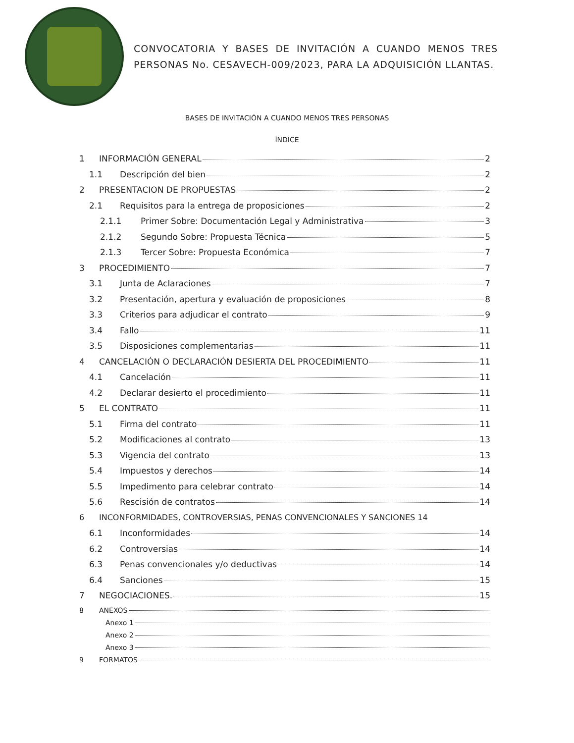CONVOCATORIA Y BASES DE INVITACIÓN A CUANDO MENOS TRES PERSONAS No. CESAVECH-009/2023, PARA LA ADQUISICIÓN LLANTAS.
BASES DE INVITACIÓN A CUANDO MENOS TRES PERSONAS
ÍNDICE
1 INFORMACIÓN GENERAL 2
1.1 Descripción del bien 2
2 PRESENTACION DE PROPUESTAS 2
2.1 Requisitos para la entrega de proposiciones 2
2.1.1 Primer Sobre: Documentación Legal y Administrativa 3
2.1.2 Segundo Sobre: Propuesta Técnica 5
2.1.3 Tercer Sobre: Propuesta Económica 7
3 PROCEDIMIENTO 7
3.1 Junta de Aclaraciones 7
3.2 Presentación, apertura y evaluación de proposiciones 8
3.3 Criterios para adjudicar el contrato 9
3.4 Fallo 11
3.5 Disposiciones complementarias 11
4 CANCELACIÓN O DECLARACIÓN DESIERTA DEL PROCEDIMIENTO 11
4.1 Cancelación 11
4.2 Declarar desierto el procedimiento 11
5 EL CONTRATO 11
5.1 Firma del contrato 11
5.2 Modificaciones al contrato 13
5.3 Vigencia del contrato 13
5.4 Impuestos y derechos 14
5.5 Impedimento para celebrar contrato 14
5.6 Rescisión de contratos 14
6 INCONFORMIDADES, CONTROVERSIAS, PENAS CONVENCIONALES Y SANCIONES 14
6.1 Inconformidades 14
6.2 Controversias 14
6.3 Penas convencionales y/o deductivas 14
6.4 Sanciones 15
7 NEGOCIACIONES. 15
8 ANEXOS
Anexo 1
Anexo 2
Anexo 3
9 FORMATOS